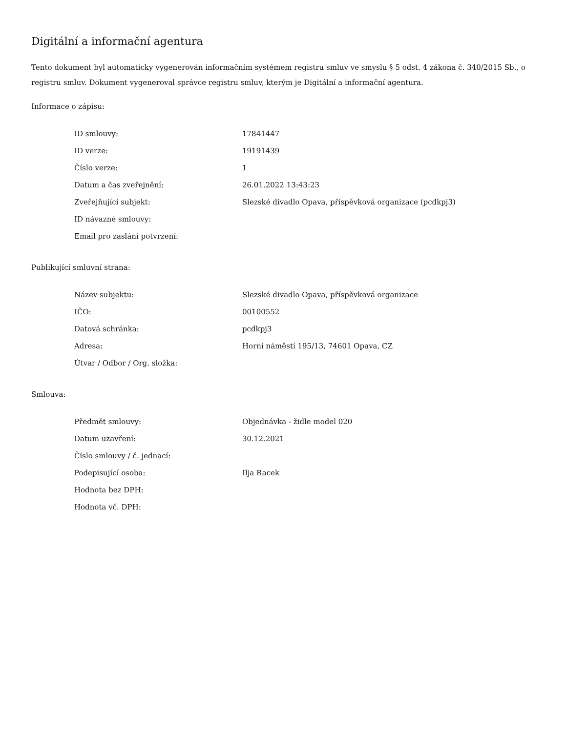Digitální a informační agentura
Tento dokument byl automaticky vygenerován informačním systémem registru smluv ve smyslu § 5 odst. 4 zákona č. 340/2015 Sb., o registru smluv. Dokument vygeneroval správce registru smluv, kterým je Digitální a informační agentura.
Informace o zápisu:
| ID smlouvy: | 17841447 |
| ID verze: | 19191439 |
| Číslo verze: | 1 |
| Datum a čas zveřejnění: | 26.01.2022 13:43:23 |
| Zveřejňující subjekt: | Slezské divadlo Opava, příspěvková organizace (pcdkpj3) |
| ID návazné smlouvy: | |
| Email pro zaslání potvrzení: | |
Publikující smluvní strana:
| Název subjektu: | Slezské divadlo Opava, příspěvková organizace |
| IČO: | 00100552 |
| Datová schránka: | pcdkpj3 |
| Adresa: | Horní náměstí 195/13, 74601 Opava, CZ |
| Útvar / Odbor / Org. složka: | |
Smlouva:
| Předmět smlouvy: | Objednávka - židle model 020 |
| Datum uzavření: | 30.12.2021 |
| Číslo smlouvy / č. jednací: | |
| Podepisující osoba: | Ilja Racek |
| Hodnota bez DPH: | |
| Hodnota vč. DPH: | |